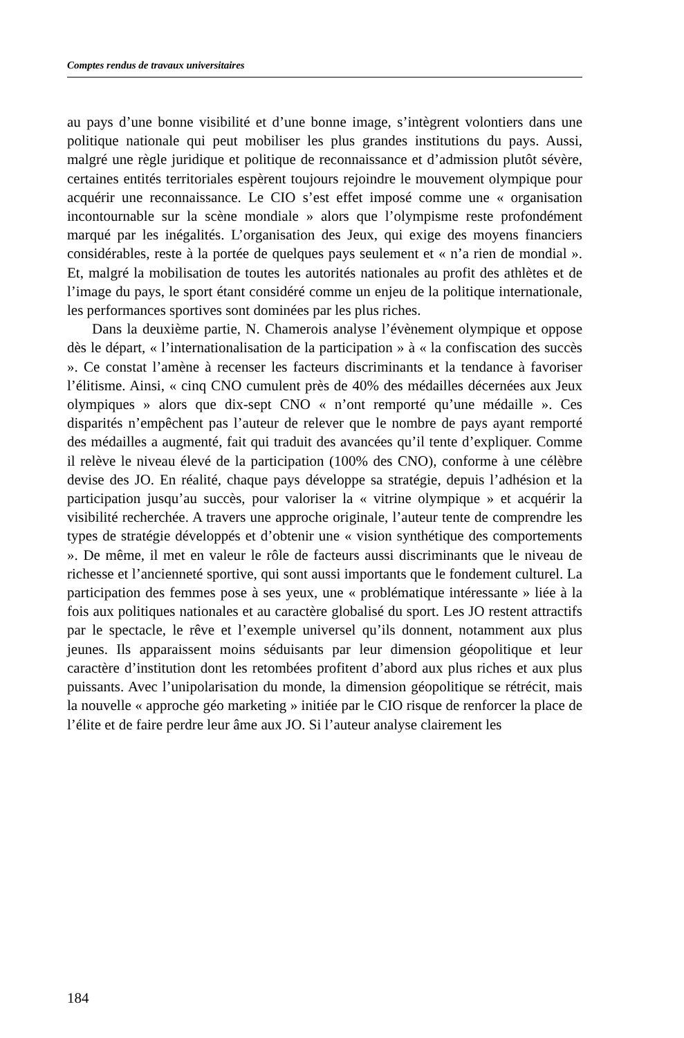Comptes rendus de travaux universitaires
au pays d’une bonne visibilité et d’une bonne image, s’intègrent volontiers dans une politique nationale qui peut mobiliser les plus grandes institutions du pays. Aussi, malgré une règle juridique et politique de reconnaissance et d’admission plutôt sévère, certaines entités territoriales espèrent toujours rejoindre le mouvement olympique pour acquérir une reconnaissance. Le CIO s’est effet imposé comme une « organisation incontournable sur la scène mondiale » alors que l’olympisme reste profondément marqué par les inégalités. L’organisation des Jeux, qui exige des moyens financiers considérables, reste à la portée de quelques pays seulement et « n’a rien de mondial ». Et, malgré la mobilisation de toutes les autorités nationales au profit des athlètes et de l’image du pays, le sport étant considéré comme un enjeu de la politique internationale, les performances sportives sont dominées par les plus riches.
Dans la deuxième partie, N. Chamerois analyse l’évènement olympique et oppose dès le départ, « l’internationalisation de la participation » à « la confiscation des succès ». Ce constat l’amène à recenser les facteurs discriminants et la tendance à favoriser l’élitisme. Ainsi, « cinq CNO cumulent près de 40% des médailles décernées aux Jeux olympiques » alors que dix-sept CNO « n’ont remporté qu’une médaille ». Ces disparités n’empêchent pas l’auteur de relever que le nombre de pays ayant remporté des médailles a augmenté, fait qui traduit des avancées qu’il tente d’expliquer. Comme il relève le niveau élevé de la participation (100% des CNO), conforme à une célèbre devise des JO. En réalité, chaque pays développe sa stratégie, depuis l’adhésion et la participation jusqu’au succès, pour valoriser la « vitrine olympique » et acquérir la visibilité recherchée. A travers une approche originale, l’auteur tente de comprendre les types de stratégie développés et d’obtenir une « vision synthétique des comportements ». De même, il met en valeur le rôle de facteurs aussi discriminants que le niveau de richesse et l’ancienneté sportive, qui sont aussi importants que le fondement culturel. La participation des femmes pose à ses yeux, une « problématique intéressante » liée à la fois aux politiques nationales et au caractère globalisé du sport. Les JO restent attractifs par le spectacle, le rêve et l’exemple universel qu’ils donnent, notamment aux plus jeunes. Ils apparaissent moins séduisants par leur dimension géopolitique et leur caractère d’institution dont les retombées profitent d’abord aux plus riches et aux plus puissants. Avec l’unipolarisation du monde, la dimension géopolitique se rétrécit, mais la nouvelle « approche géo marketing » initiée par le CIO risque de renforcer la place de l’élite et de faire perdre leur âme aux JO. Si l’auteur analyse clairement les
184